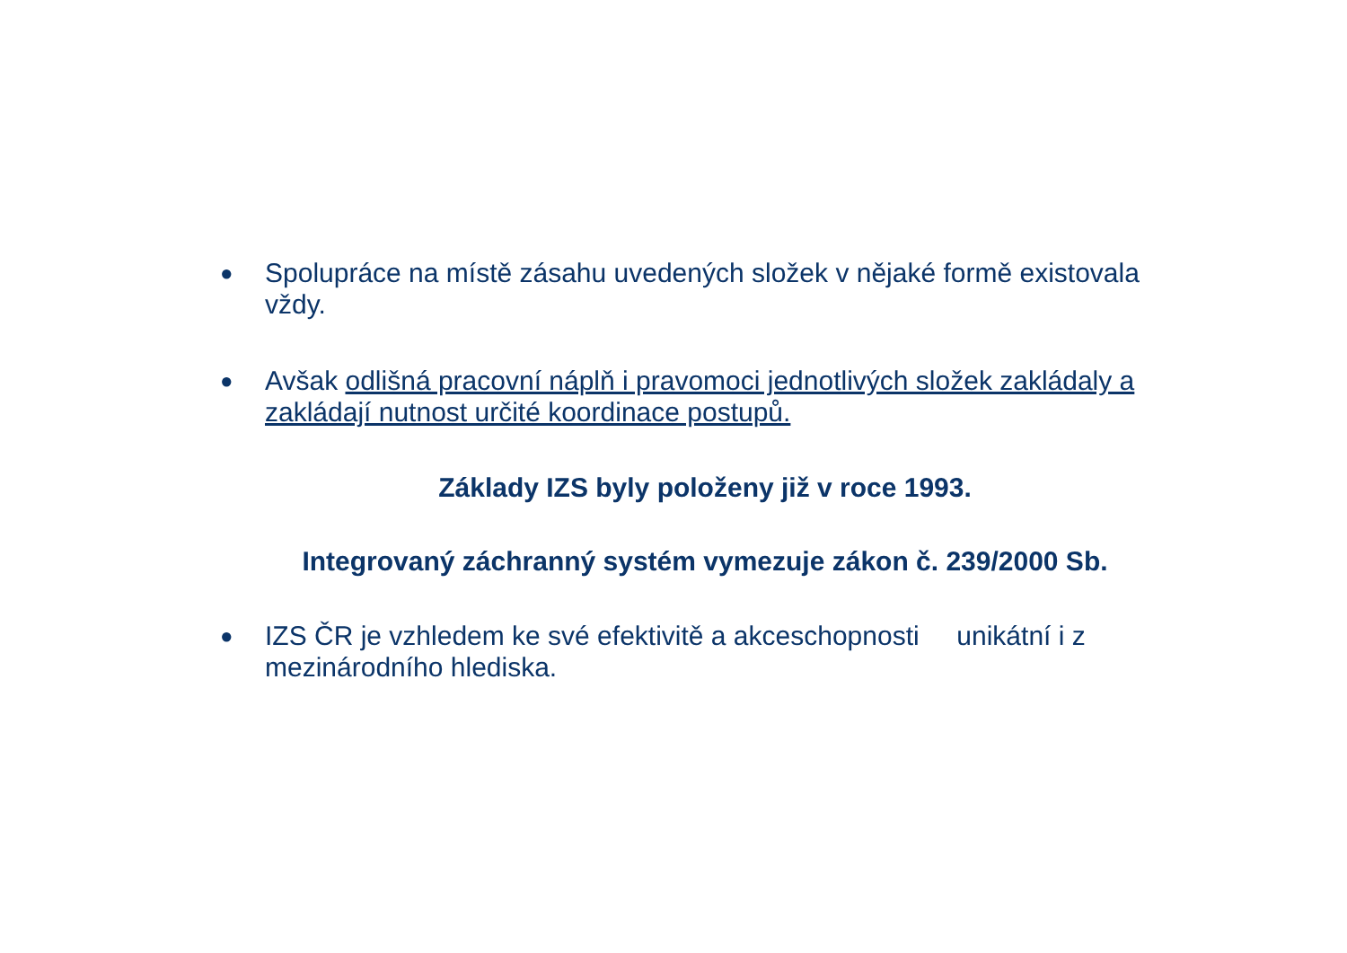● Spolupráce na místě zásahu uvedených složek v nějaké formě existovala vždy.
● Avšak odlišná pracovní náplň i pravomoci jednotlivých složek zakládaly a zakládají nutnost určité koordinace postupů.
Základy IZS byly položeny již v roce 1993.
Integrovaný záchranný systém vymezuje zákon č. 239/2000 Sb.
● IZS ČR je vzhledem ke své efektivitě a akceschopnosti unikátní i z mezinárodního hlediska.